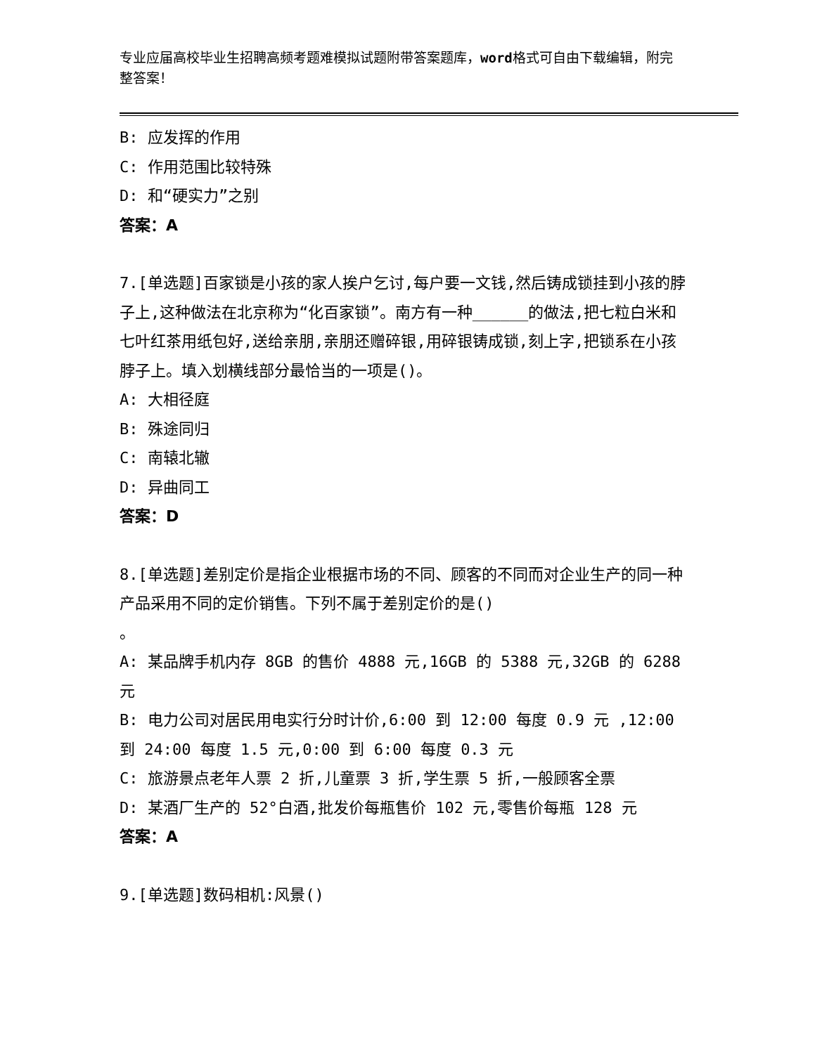专业应届高校毕业生招聘高频考题难模拟试题附带答案题库，word格式可自由下载编辑，附完整答案！
B: 应发挥的作用
C: 作用范围比较特殊
D: 和“硬实力”之别
答案：A
7.[单选题]百家锁是小孩的家人挨户乞讨,每户要一文钱,然后铸成锁挂到小孩的脖子上,这种做法在北京称为“化百家锁”。南方有一种______的做法,把七粒白米和七叶红茶用纸包好,送给亲朋,亲朋还赠碎银,用碎银铸成锁,刻上字,把锁系在小孩脖子上。填入划横线部分最恰当的一项是()。
A: 大相径庭
B: 殊途同归
C: 南辕北辙
D: 异曲同工
答案：D
8.[单选题]差别定价是指企业根据市场的不同、顾客的不同而对企业生产的同一种产品采用不同的定价销售。下列不属于差别定价的是()
。
A: 某品牌手机内存 8GB 的售价 4888 元,16GB 的 5388 元,32GB 的 6288 元
B: 电力公司对居民用电实行分时计价,6:00 到 12:00 每度 0.9 元 ,12:00 到 24:00 每度 1.5 元,0:00 到 6:00 每度 0.3 元
C: 旅游景点老年人票 2 折,儿童票 3 折,学生票 5 折,一般顾客全票
D: 某酒厂生产的 52°白酒,批发价每瓶售价 102 元,零售价每瓶 128 元
答案：A
9.[单选题]数码相机:风景()